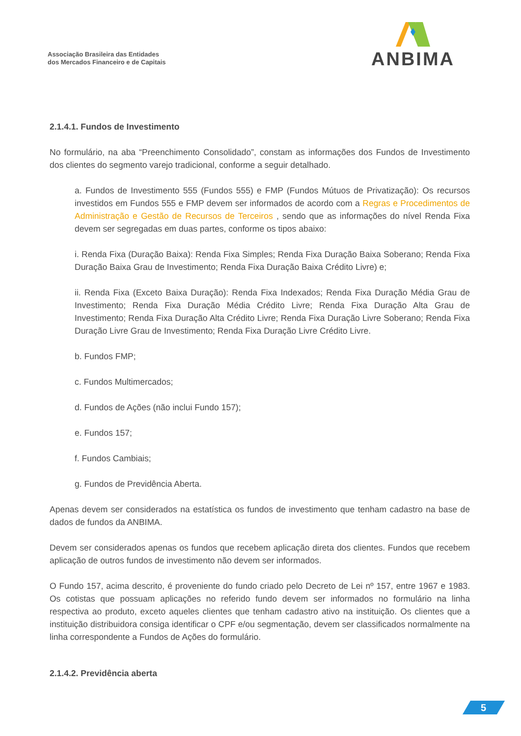Associação Brasileira das Entidades
dos Mercados Financeiro e de Capitais
ANBIMA
2.1.4.1. Fundos de Investimento
No formulário, na aba “Preenchimento Consolidado”, constam as informações dos Fundos de Investimento dos clientes do segmento varejo tradicional, conforme a seguir detalhado.
a. Fundos de Investimento 555 (Fundos 555) e FMP (Fundos Mútuos de Privatização): Os recursos investidos em Fundos 555 e FMP devem ser informados de acordo com a Regras e Procedimentos de Administração e Gestão de Recursos de Terceiros , sendo que as informações do nível Renda Fixa devem ser segregadas em duas partes, conforme os tipos abaixo:
i. Renda Fixa (Duração Baixa): Renda Fixa Simples; Renda Fixa Duração Baixa Soberano; Renda Fixa Duração Baixa Grau de Investimento; Renda Fixa Duração Baixa Crédito Livre) e;
ii. Renda Fixa (Exceto Baixa Duração): Renda Fixa Indexados; Renda Fixa Duração Média Grau de Investimento; Renda Fixa Duração Média Crédito Livre; Renda Fixa Duração Alta Grau de Investimento; Renda Fixa Duração Alta Crédito Livre; Renda Fixa Duração Livre Soberano; Renda Fixa Duração Livre Grau de Investimento; Renda Fixa Duração Livre Crédito Livre.
b. Fundos FMP;
c. Fundos Multimercados;
d. Fundos de Ações (não inclui Fundo 157);
e. Fundos 157;
f. Fundos Cambiais;
g. Fundos de Previdência Aberta.
Apenas devem ser considerados na estatística os fundos de investimento que tenham cadastro na base de dados de fundos da ANBIMA.
Devem ser considerados apenas os fundos que recebem aplicação direta dos clientes. Fundos que recebem aplicação de outros fundos de investimento não devem ser informados.
O Fundo 157, acima descrito, é proveniente do fundo criado pelo Decreto de Lei nº 157, entre 1967 e 1983. Os cotistas que possuam aplicações no referido fundo devem ser informados no formulário na linha respectiva ao produto, exceto aqueles clientes que tenham cadastro ativo na instituição. Os clientes que a instituição distribuidora consiga identificar o CPF e/ou segmentação, devem ser classificados normalmente na linha correspondente a Fundos de Ações do formulário.
2.1.4.2. Previdência aberta
5